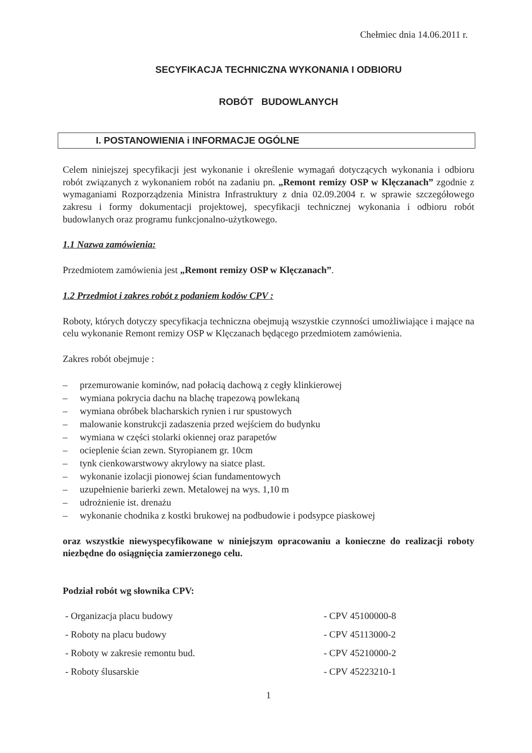Chełmiec dnia 14.06.2011 r.
SECYFIKACJA TECHNICZNA WYKONANIA I ODBIORU
ROBÓT BUDOWLANYCH
I. POSTANOWIENIA i INFORMACJE OGÓLNE
Celem niniejszej specyfikacji jest wykonanie i określenie wymagań dotyczących wykonania i odbioru robót związanych z wykonaniem robót na zadaniu pn. „Remont remizy OSP w Klęczanach” zgodnie z wymaganiami Rozporządzenia Ministra Infrastruktury z dnia 02.09.2004 r. w sprawie szczegółowego zakresu i formy dokumentacji projektowej, specyfikacji technicznej wykonania i odbioru robót budowlanych oraz programu funkcjonalno-użytkowego.
1.1 Nazwa zamówienia:
Przedmiotem zamówienia jest „Remont remizy OSP w Klęczanach”.
1.2 Przedmiot i zakres robót z podaniem kodów CPV :
Roboty, których dotyczy specyfikacja techniczna obejmują wszystkie czynności umożliwiające i mające na celu wykonanie Remont remizy OSP w Klęczanach będącego przedmiotem zamówienia.
Zakres robót obejmuje :
– przemurowanie kominów, nad połacią dachową z cegły klinkierowej
– wymiana pokrycia dachu na blachę trapezową powlekaną
– wymiana obróbek blacharskich rynien i rur spustowych
– malowanie konstrukcji zadaszenia przed wejściem do budynku
– wymiana w części stolarki okiennej oraz parapetów
– ocieplenie ścian zewn. Styropianem gr. 10cm
– tynk cienkowarstwowy akrylowy na siatce plast.
– wykonanie izolacji pionowej ścian fundamentowych
– uzupełnienie barierki zewn. Metalowej na wys. 1,10 m
– udrożnienie ist. drenażu
– wykonanie chodnika z kostki brukowej na podbudowie i podsypce piaskowej
oraz wszystkie niewyspecyfikowane w niniejszym opracowaniu a konieczne do realizacji roboty niezbędne do osiągnięcia zamierzonego celu.
Podział robót wg słownika CPV:
| - Organizacja placu budowy | - CPV 45100000-8 |
| - Roboty na placu budowy | - CPV 45113000-2 |
| - Roboty w zakresie remontu bud. | - CPV 45210000-2 |
| - Roboty ślusarskie | - CPV 45223210-1 |
1